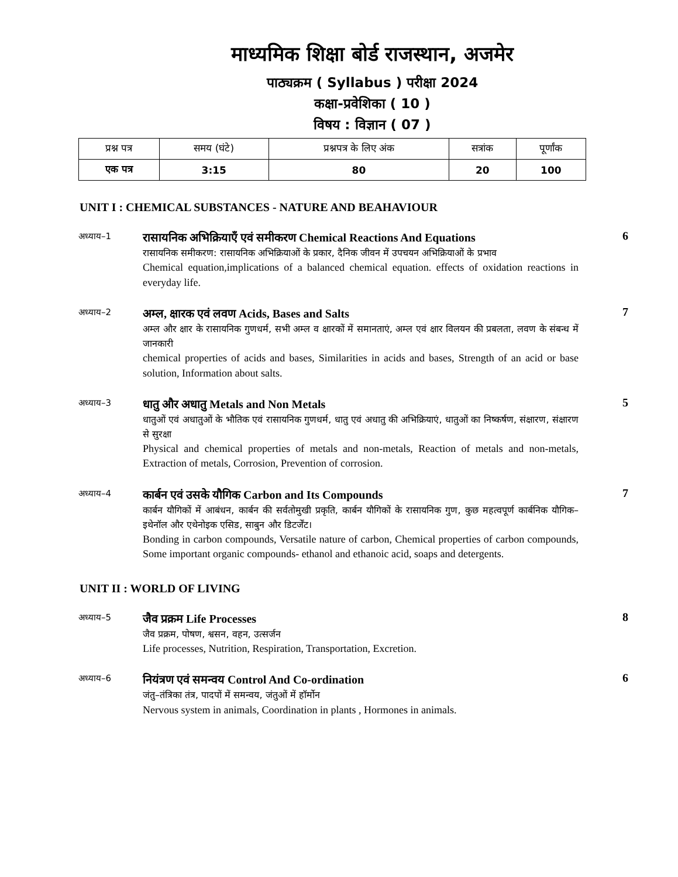माध्यमिक शिक्षा बोर्ड राजस्थान, अजमेर
पाठ्यक्रम ( Syllabus ) परीक्षा 2024
कक्षा-प्रवेशिका ( 10 )
विषय : विज्ञान ( 07 )
| प्रश्न पत्र | समय (घंटे) | प्रश्नपत्र के लिए अंक | सत्रांक | पूर्णांक |
| --- | --- | --- | --- | --- |
| एक पत्र | 3:15 | 80 | 20 | 100 |
UNIT I : CHEMICAL SUBSTANCES - NATURE AND BEAHAVIOUR
अध्याय–1
रासायनिक अभिक्रियाएँ एवं समीकरण Chemical Reactions And Equations
रासायनिक समीकरण: रासायनिक अभिक्रियाओं के प्रकार, दैनिक जीवन में उपचयन अभिक्रियाओं के प्रभाव
Chemical equation,implications of a balanced chemical equation. effects of oxidation reactions in everyday life.
6
अध्याय–2
अम्ल, क्षारक एवं लवण Acids, Bases and Salts
अम्ल और क्षार के रासायनिक गुणधर्म, सभी अम्ल व क्षारकों में समानताएं, अम्ल एवं क्षार विलयन की प्रबलता, लवण के संबन्ध में जानकारी
chemical properties of acids and bases, Similarities in acids and bases, Strength of an acid or base solution, Information about salts.
7
अध्याय–3
धातु और अधातु Metals and Non Metals
धातुओं एवं अधातुओं के भौतिक एवं रासायनिक गुणधर्म, धातु एवं अधातु की अभिक्रियाएं, धातुओं का निष्कर्षण, संक्षारण, संक्षारण से सुरक्षा
Physical and chemical properties of metals and non-metals, Reaction of metals and non-metals, Extraction of metals, Corrosion, Prevention of corrosion.
5
अध्याय–4
कार्बन एवं उसके यौगिक Carbon and Its Compounds
कार्बन यौगिकों में आबंधन, कार्बन की सर्वतोमुखी प्रकृति, कार्बन यौगिकों के रासायनिक गुण, कुछ महत्वपूर्ण कार्बनिक यौगिक– इथेनॉल और एथेनोइक एसिड, साबुन और डिटर्जेंट।
Bonding in carbon compounds, Versatile nature of carbon, Chemical properties of carbon compounds, Some important organic compounds- ethanol and ethanoic acid, soaps and detergents.
7
UNIT II : WORLD OF LIVING
अध्याय–5
जैव प्रक्रम Life Processes
जैव प्रक्रम, पोषण, श्वसन, वहन, उत्सर्जन
Life processes, Nutrition, Respiration, Transportation, Excretion.
8
अध्याय–6
नियंत्रण एवं समन्वय Control And Co-ordination
जंतु–तंत्रिका तंत्र, पादपों में समन्वय, जंतुओं में हॉर्मोन
Nervous system in animals, Coordination in plants , Hormones in animals.
6